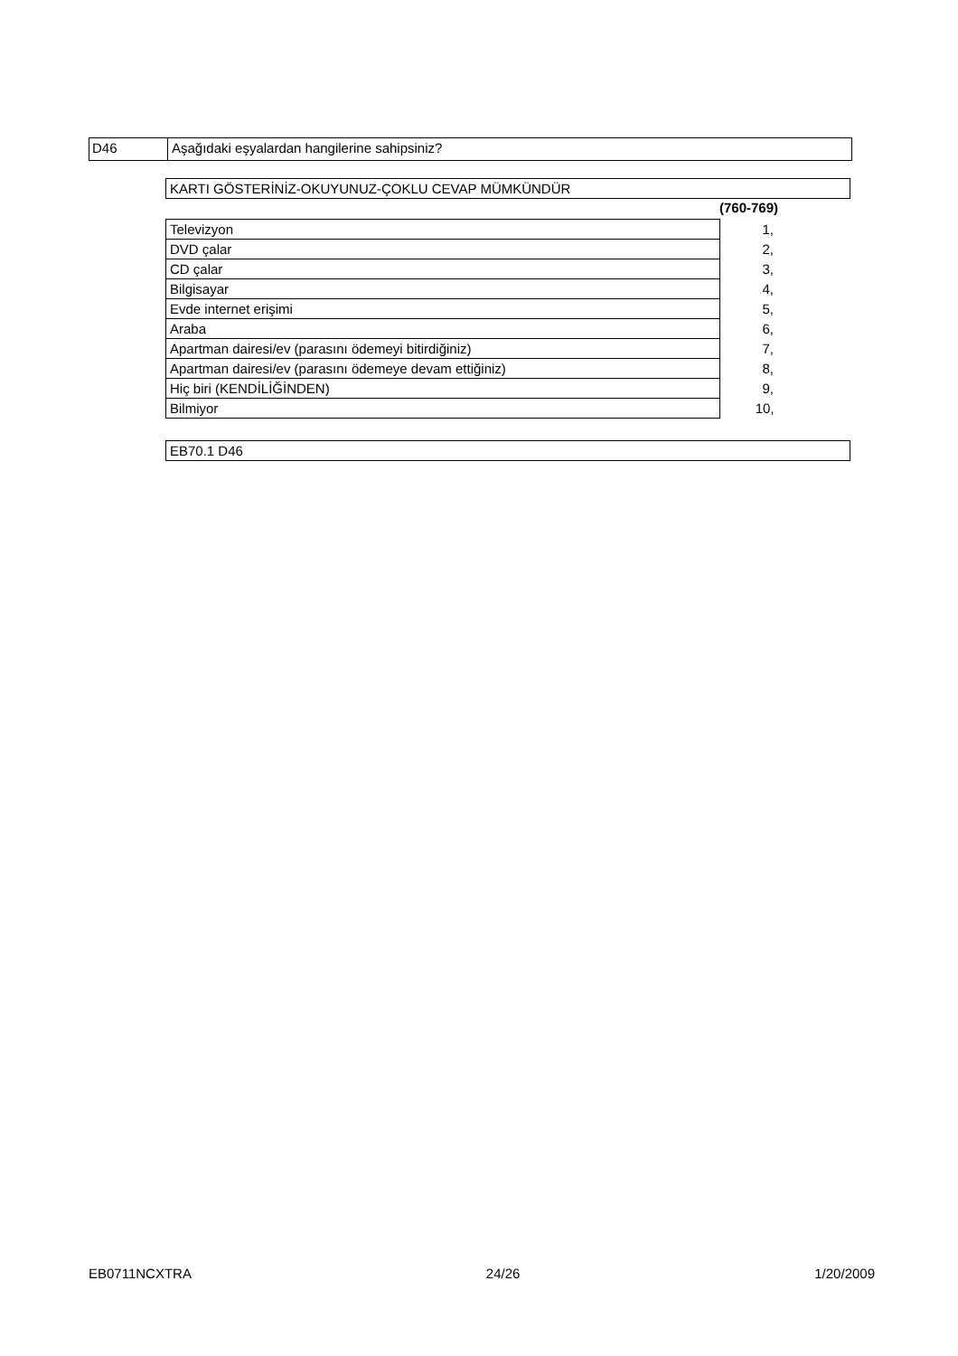D46 Aşağıdaki eşyalardan hangilerine sahipsiniz?
KARTI GÖSTERİNİZ-OKUYUNUZ-ÇOKLU CEVAP MÜMKÜNDÜR
(760-769)
| Televizyon | 1, |
| DVD çalar | 2, |
| CD çalar | 3, |
| Bilgisayar | 4, |
| Evde internet erişimi | 5, |
| Araba | 6, |
| Apartman dairesi/ev (parasını ödemeyi bitirdiğiniz) | 7, |
| Apartman dairesi/ev (parasını ödemeye devam ettiğiniz) | 8, |
| Hiç biri (KENDİLİĞİNDEN) | 9, |
| Bilmiyor | 10, |
EB70.1 D46
EB0711NCXTRA 24/26 1/20/2009